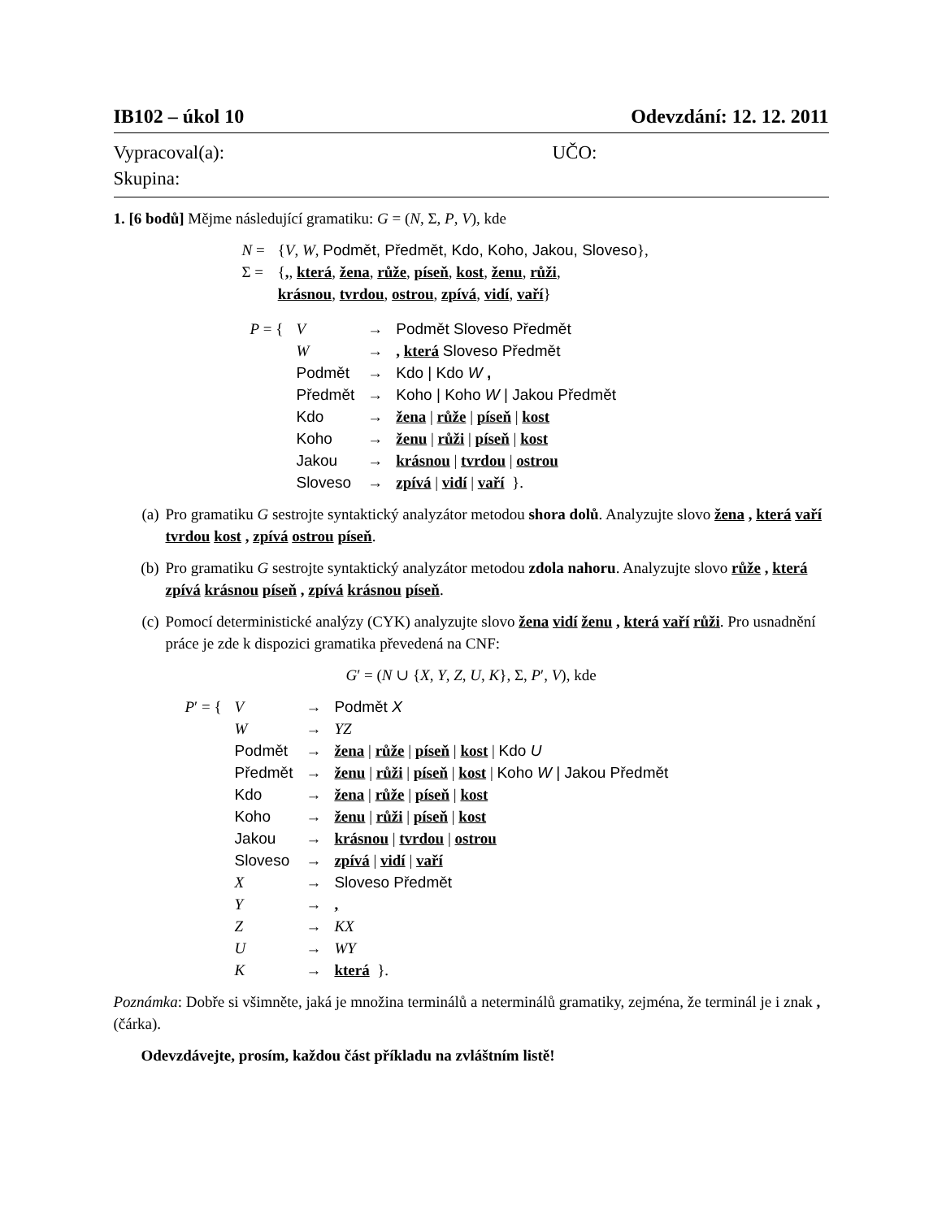IB102 – úkol 10 Odevzdání: 12. 12. 2011
Vypracoval(a): UČO:
Skupina:
1. [6 bodů] Mějme následující gramatiku: G = (N, Σ, P, V), kde
| N = | { V , W , Podmět, Předmět, Kdo, Koho, Jakou, Sloveso }, |
| Σ = | { , , která , žena , růže , píseň , kost , ženu , růži , krásnou , tvrdou , ostrou , zpívá , vidí , vaří } |
| P = { | V | → | Podmět Sloveso Předmět |
| | W | → | , která Sloveso Předmět |
| | Podmět | → | Kdo / Kdo W , |
| | Předmět | → | Koho / Koho W / Jakou Předmět |
| | Kdo | → | žena / růže / píseň / kost |
| | Koho | → | ženu / růži / píseň / kost |
| | Jakou | → | krásnou / tvrdou / ostrou |
| | Sloveso | → | zpívá / vidí / vaří }. |
(a) Pro gramatiku G sestrojte syntaktický analyzátor metodou shora dolů. Analyzujte slovo žena , která vaří tvrdou kost , zpívá ostrou píseň.
(b) Pro gramatiku G sestrojte syntaktický analyzátor metodou zdola nahoru. Analyzujte slovo růže , která zpívá krásnou píseň , zpívá krásnou píseň.
(c) Pomocí deterministické analýzy (CYK) analyzujte slovo žena vidí ženu , která vaří růži. Pro usnadnění práce je zde k dispozici gramatika převedená na CNF:
G′ = (N ∪ {X, Y, Z, U, K}, Σ, P′, V), kde
| P ′ = { | V | → | Podmět X |
| | W | → | YZ |
| | Podmět | → | žena / růže / píseň / kost / Kdo U |
| | Předmět | → | ženu / růži / píseň / kost / Koho W / Jakou Předmět |
| | Kdo | → | žena / růže / píseň / kost |
| | Koho | → | ženu / růži / píseň / kost |
| | Jakou | → | krásnou / tvrdou / ostrou |
| | Sloveso | → | zpívá / vidí / vaří |
| | X | → | Sloveso Předmět |
| | Y | → | , |
| | Z | → | KX |
| | U | → | WY |
| | K | → | která }. |
Poznámka: Dobře si všimněte, jaká je množina terminálů a neterminálů gramatiky, zejména, že terminál je i znak , (čárka).
Odevzdávejte, prosím, každou část příkladu na zvláštním listě!